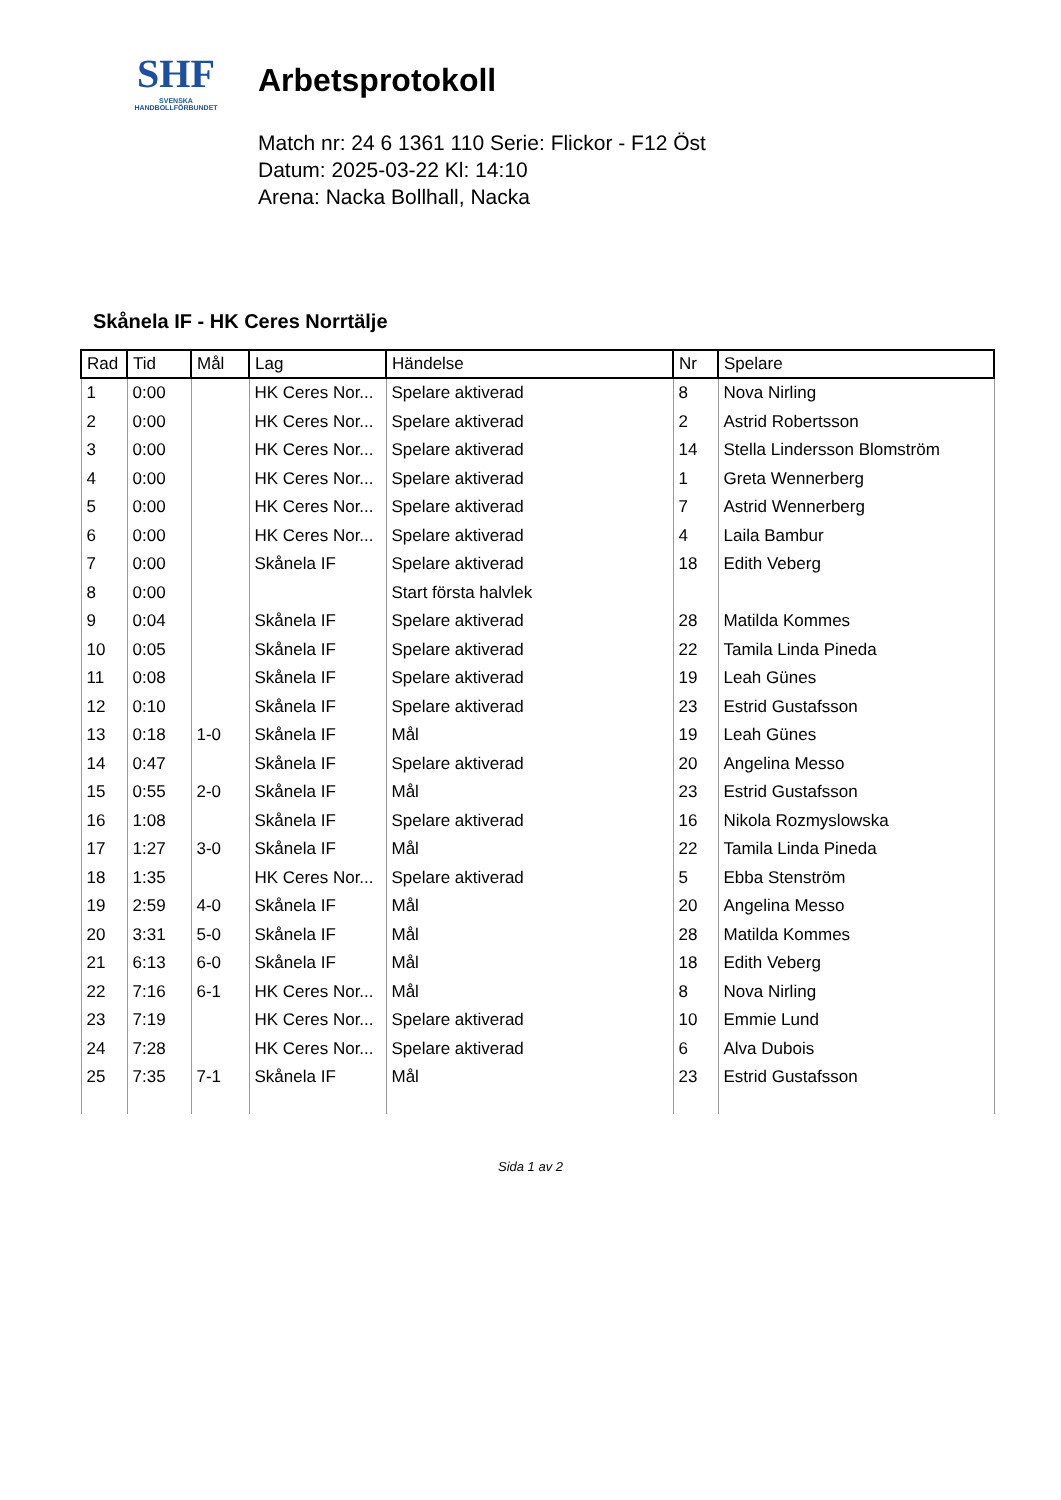SHF
SVENSKA
HANDBOLLFÖRBUNDET
Arbetsprotokoll
Match nr: 24 6 1361 110 Serie: Flickor - F12 Öst
Datum: 2025-03-22 Kl: 14:10
Arena: Nacka Bollhall, Nacka
Skånela IF - HK Ceres Norrtälje
| Rad | Tid | Mål | Lag | Händelse | Nr | Spelare |
| --- | --- | --- | --- | --- | --- | --- |
| 1 | 0:00 | | HK Ceres Nor... | Spelare aktiverad | 8 | Nova Nirling |
| 2 | 0:00 | | HK Ceres Nor... | Spelare aktiverad | 2 | Astrid Robertsson |
| 3 | 0:00 | | HK Ceres Nor... | Spelare aktiverad | 14 | Stella Lindersson Blomström |
| 4 | 0:00 | | HK Ceres Nor... | Spelare aktiverad | 1 | Greta Wennerberg |
| 5 | 0:00 | | HK Ceres Nor... | Spelare aktiverad | 7 | Astrid Wennerberg |
| 6 | 0:00 | | HK Ceres Nor... | Spelare aktiverad | 4 | Laila Bambur |
| 7 | 0:00 | | Skånela IF | Spelare aktiverad | 18 | Edith Veberg |
| 8 | 0:00 | | | Start första halvlek | | |
| 9 | 0:04 | | Skånela IF | Spelare aktiverad | 28 | Matilda Kommes |
| 10 | 0:05 | | Skånela IF | Spelare aktiverad | 22 | Tamila Linda Pineda |
| 11 | 0:08 | | Skånela IF | Spelare aktiverad | 19 | Leah Günes |
| 12 | 0:10 | | Skånela IF | Spelare aktiverad | 23 | Estrid Gustafsson |
| 13 | 0:18 | 1-0 | Skånela IF | Mål | 19 | Leah Günes |
| 14 | 0:47 | | Skånela IF | Spelare aktiverad | 20 | Angelina Messo |
| 15 | 0:55 | 2-0 | Skånela IF | Mål | 23 | Estrid Gustafsson |
| 16 | 1:08 | | Skånela IF | Spelare aktiverad | 16 | Nikola Rozmyslowska |
| 17 | 1:27 | 3-0 | Skånela IF | Mål | 22 | Tamila Linda Pineda |
| 18 | 1:35 | | HK Ceres Nor... | Spelare aktiverad | 5 | Ebba Stenström |
| 19 | 2:59 | 4-0 | Skånela IF | Mål | 20 | Angelina Messo |
| 20 | 3:31 | 5-0 | Skånela IF | Mål | 28 | Matilda Kommes |
| 21 | 6:13 | 6-0 | Skånela IF | Mål | 18 | Edith Veberg |
| 22 | 7:16 | 6-1 | HK Ceres Nor... | Mål | 8 | Nova Nirling |
| 23 | 7:19 | | HK Ceres Nor... | Spelare aktiverad | 10 | Emmie Lund |
| 24 | 7:28 | | HK Ceres Nor... | Spelare aktiverad | 6 | Alva Dubois |
| 25 | 7:35 | 7-1 | Skånela IF | Mål | 23 | Estrid Gustafsson |
Sida 1 av 2